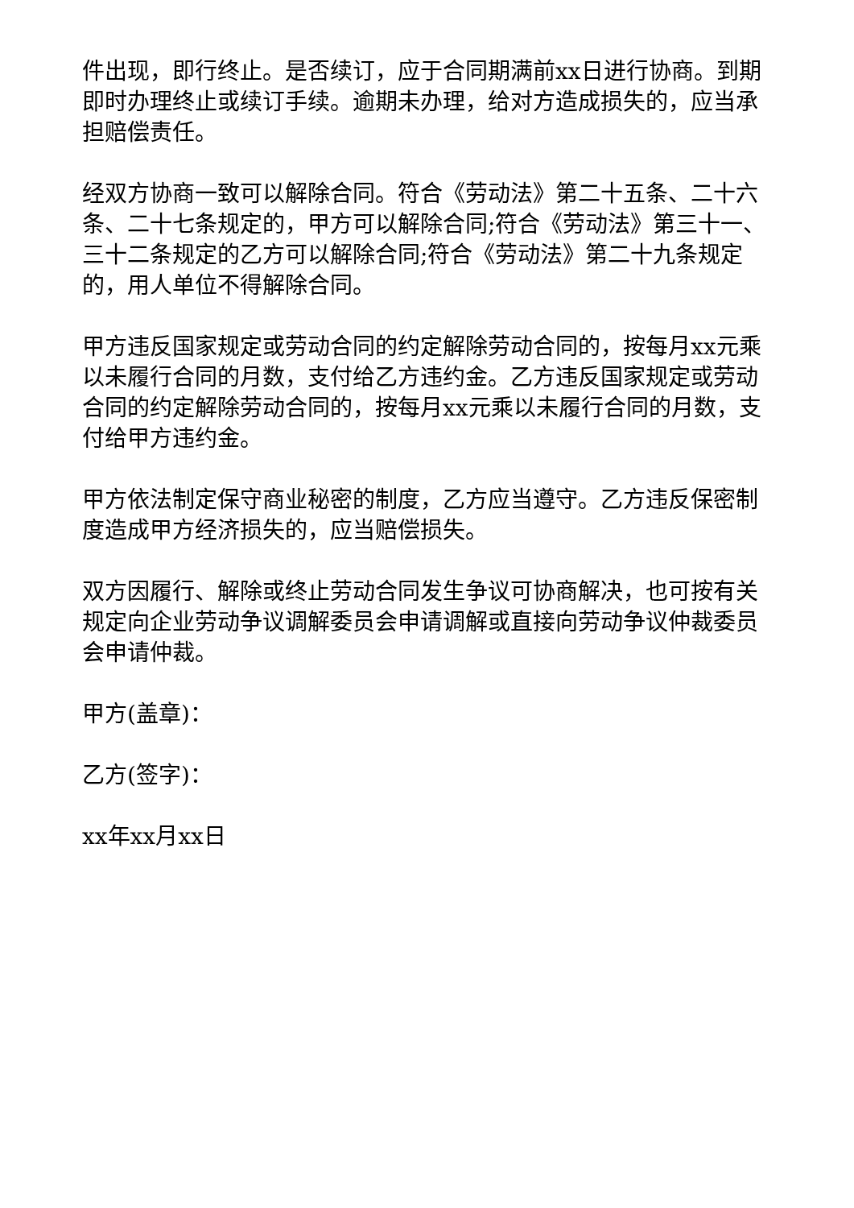件出现，即行终止。是否续订，应于合同期满前xx日进行协商。到期即时办理终止或续订手续。逾期未办理，给对方造成损失的，应当承担赔偿责任。
经双方协商一致可以解除合同。符合《劳动法》第二十五条、二十六条、二十七条规定的，甲方可以解除合同;符合《劳动法》第三十一、三十二条规定的乙方可以解除合同;符合《劳动法》第二十九条规定的，用人单位不得解除合同。
甲方违反国家规定或劳动合同的约定解除劳动合同的，按每月xx元乘以未履行合同的月数，支付给乙方违约金。乙方违反国家规定或劳动合同的约定解除劳动合同的，按每月xx元乘以未履行合同的月数，支付给甲方违约金。
甲方依法制定保守商业秘密的制度，乙方应当遵守。乙方违反保密制度造成甲方经济损失的，应当赔偿损失。
双方因履行、解除或终止劳动合同发生争议可协商解决，也可按有关规定向企业劳动争议调解委员会申请调解或直接向劳动争议仲裁委员会申请仲裁。
甲方(盖章)：
乙方(签字)：
xx年xx月xx日